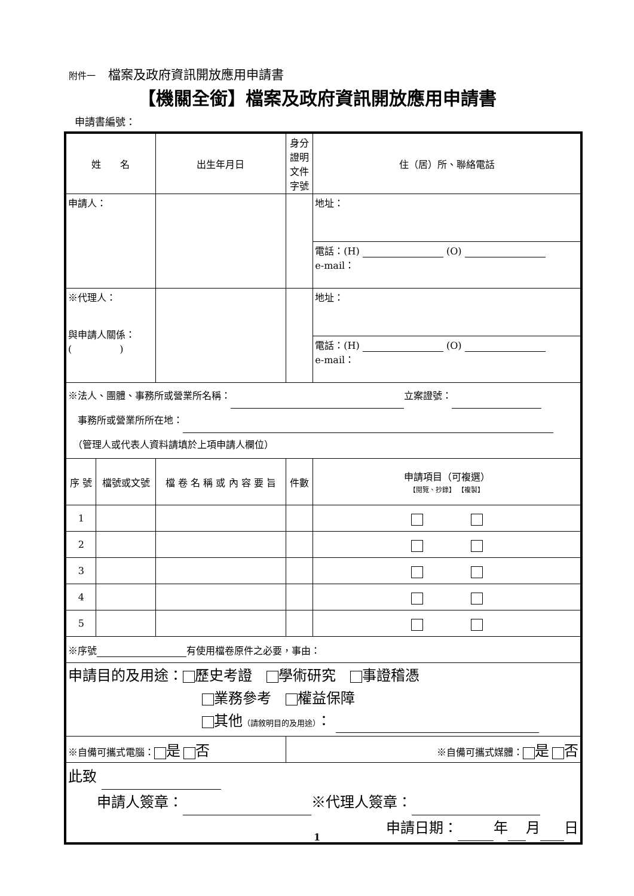附件一　檔案及政府資訊開放應用申請書
【機關全銜】檔案及政府資訊開放應用申請書
申請書編號：
| 姓 名 | | 出生年月日 | 身分證明 文件字號 | 住（居）所、聯絡電話 |
| --- | --- | --- | --- | --- |
| 申請人： | | | | 地址： |
| | | | | 電話：(H) (O) e-mail： |
| ※代理人： 與申請人關係： ( ) | | | | 地址： |
| | | | | 電話：(H) (O) e-mail： |
| ※法人、團體、事務所或營業所名稱： 立案證號： 事務所或營業所所在地： （管理人或代表人資料請填於上項申請人欄位） | | | | |
| 序 號 | 檔號或文號 | 檔 卷 名 稱 或 內 容 要 旨 | 件數 | 申請項目（可複選） 【閱覽、抄錄】 【複製】 |
| 1 | | | | |
| 2 | | | | |
| 3 | | | | |
| 4 | | | | |
| 5 | | | | |
| ※序號 有使用檔卷原件之必要，事由： | | | | |
| 申請目的及用途： 歷史考證 學術研究 事證稽憑 業務參考 權益保障 其他 （請敘明目的及用途） ： | | | | |
| ※自備可攜式電腦： 是 否 | | | ※自備可攜式媒體： 是 否 | |
| 此致 申請人簽章： ※代理人簽章： 申請日期： 年 月 日 | | | | |
1